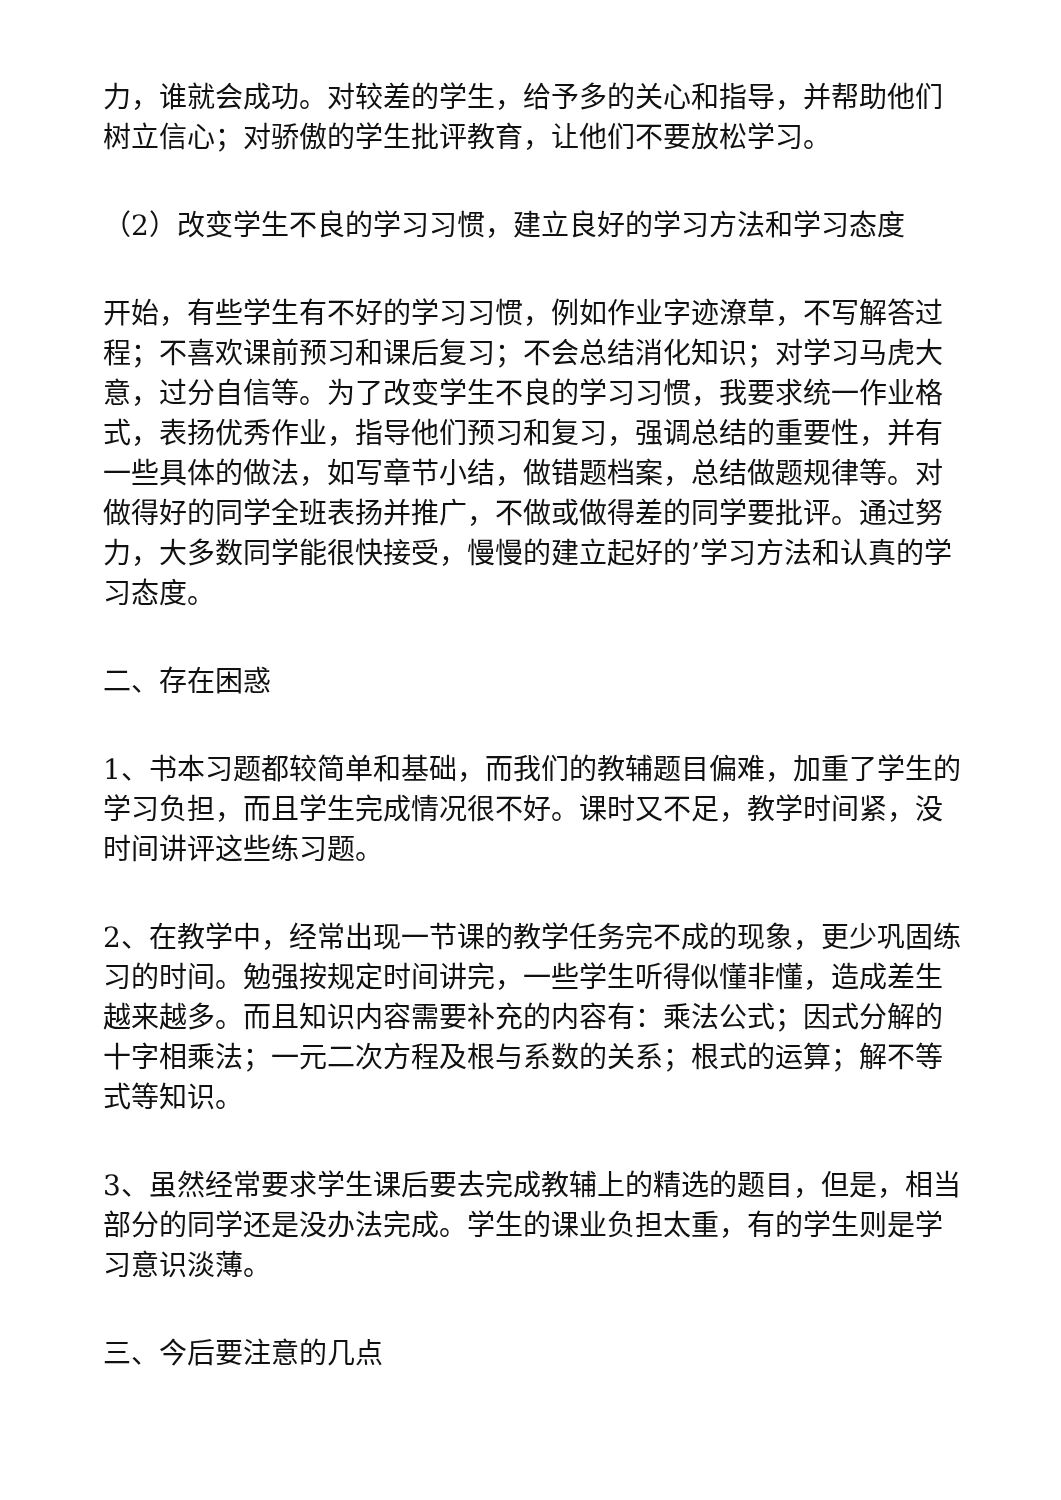力，谁就会成功。对较差的学生，给予多的关心和指导，并帮助他们树立信心；对骄傲的学生批评教育，让他们不要放松学习。
（2）改变学生不良的学习习惯，建立良好的学习方法和学习态度
开始，有些学生有不好的学习习惯，例如作业字迹潦草，不写解答过程；不喜欢课前预习和课后复习；不会总结消化知识；对学习马虎大意，过分自信等。为了改变学生不良的学习习惯，我要求统一作业格式，表扬优秀作业，指导他们预习和复习，强调总结的重要性，并有一些具体的做法，如写章节小结，做错题档案，总结做题规律等。对做得好的同学全班表扬并推广，不做或做得差的同学要批评。通过努力，大多数同学能很快接受，慢慢的建立起好的’学习方法和认真的学习态度。
二、存在困惑
1、书本习题都较简单和基础，而我们的教辅题目偏难，加重了学生的学习负担，而且学生完成情况很不好。课时又不足，教学时间紧，没时间讲评这些练习题。
2、在教学中，经常出现一节课的教学任务完不成的现象，更少巩固练习的时间。勉强按规定时间讲完，一些学生听得似懂非懂，造成差生越来越多。而且知识内容需要补充的内容有：乘法公式；因式分解的十字相乘法；一元二次方程及根与系数的关系；根式的运算；解不等式等知识。
3、虽然经常要求学生课后要去完成教辅上的精选的题目，但是，相当部分的同学还是没办法完成。学生的课业负担太重，有的学生则是学习意识淡薄。
三、今后要注意的几点